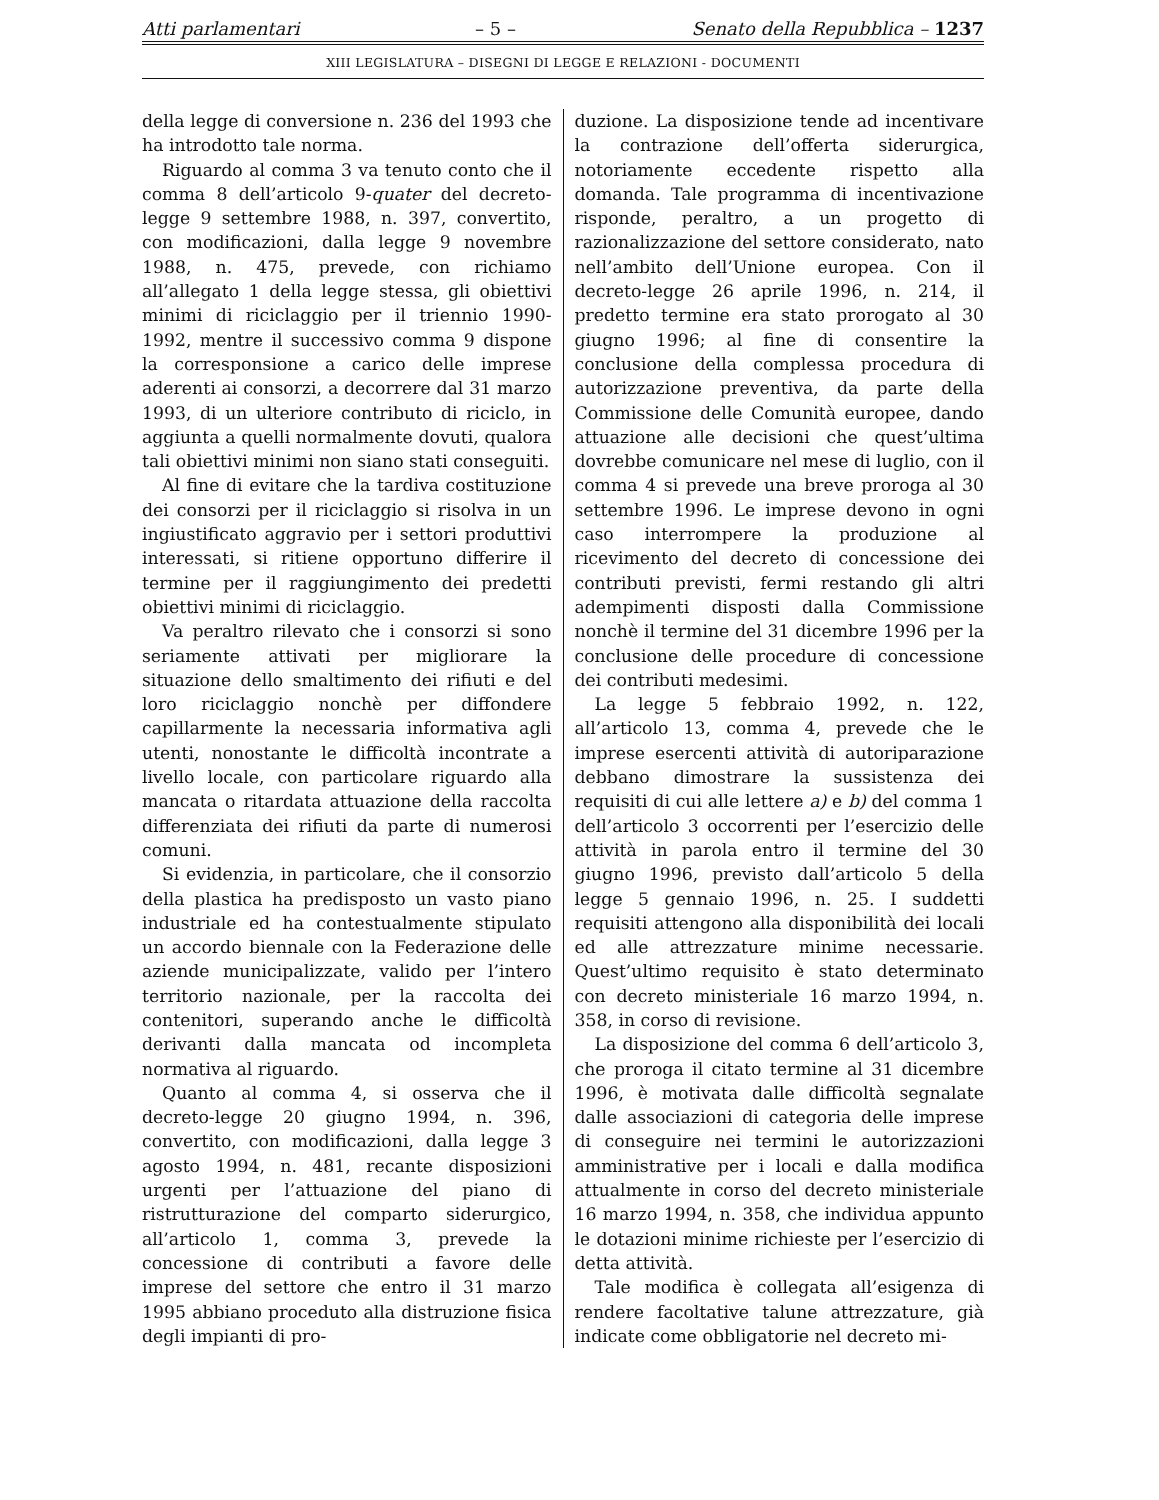Atti parlamentari – 5 – Senato della Repubblica – 1237
XIII LEGISLATURA – DISEGNI DI LEGGE E RELAZIONI - DOCUMENTI
della legge di conversione n. 236 del 1993 che ha introdotto tale norma.
Riguardo al comma 3 va tenuto conto che il comma 8 dell’articolo 9-quater del decreto-legge 9 settembre 1988, n. 397, convertito, con modificazioni, dalla legge 9 novembre 1988, n. 475, prevede, con richiamo all’allegato 1 della legge stessa, gli obiettivi minimi di riciclaggio per il triennio 1990-1992, mentre il successivo comma 9 dispone la corresponsione a carico delle imprese aderenti ai consorzi, a decorrere dal 31 marzo 1993, di un ulteriore contributo di riciclo, in aggiunta a quelli normalmente dovuti, qualora tali obiettivi minimi non siano stati conseguiti.
Al fine di evitare che la tardiva costituzione dei consorzi per il riciclaggio si risolva in un ingiustificato aggravio per i settori produttivi interessati, si ritiene opportuno differire il termine per il raggiungimento dei predetti obiettivi minimi di riciclaggio.
Va peraltro rilevato che i consorzi si sono seriamente attivati per migliorare la situazione dello smaltimento dei rifiuti e del loro riciclaggio nonchè per diffondere capillarmente la necessaria informativa agli utenti, nonostante le difficoltà incontrate a livello locale, con particolare riguardo alla mancata o ritardata attuazione della raccolta differenziata dei rifiuti da parte di numerosi comuni.
Si evidenzia, in particolare, che il consorzio della plastica ha predisposto un vasto piano industriale ed ha contestualmente stipulato un accordo biennale con la Federazione delle aziende municipalizzate, valido per l’intero territorio nazionale, per la raccolta dei contenitori, superando anche le difficoltà derivanti dalla mancata od incompleta normativa al riguardo.
Quanto al comma 4, si osserva che il decreto-legge 20 giugno 1994, n. 396, convertito, con modificazioni, dalla legge 3 agosto 1994, n. 481, recante disposizioni urgenti per l’attuazione del piano di ristrutturazione del comparto siderurgico, all’articolo 1, comma 3, prevede la concessione di contributi a favore delle imprese del settore che entro il 31 marzo 1995 abbiano proceduto alla distruzione fisica degli impianti di pro-
duzione. La disposizione tende ad incentivare la contrazione dell’offerta siderurgica, notoriamente eccedente rispetto alla domanda. Tale programma di incentivazione risponde, peraltro, a un progetto di razionalizzazione del settore considerato, nato nell’ambito dell’Unione europea. Con il decreto-legge 26 aprile 1996, n. 214, il predetto termine era stato prorogato al 30 giugno 1996; al fine di consentire la conclusione della complessa procedura di autorizzazione preventiva, da parte della Commissione delle Comunità europee, dando attuazione alle decisioni che quest’ultima dovrebbe comunicare nel mese di luglio, con il comma 4 si prevede una breve proroga al 30 settembre 1996. Le imprese devono in ogni caso interrompere la produzione al ricevimento del decreto di concessione dei contributi previsti, fermi restando gli altri adempimenti disposti dalla Commissione nonchè il termine del 31 dicembre 1996 per la conclusione delle procedure di concessione dei contributi medesimi.
La legge 5 febbraio 1992, n. 122, all’articolo 13, comma 4, prevede che le imprese esercenti attività di autoriparazione debbano dimostrare la sussistenza dei requisiti di cui alle lettere a) e b) del comma 1 dell’articolo 3 occorrenti per l’esercizio delle attività in parola entro il termine del 30 giugno 1996, previsto dall’articolo 5 della legge 5 gennaio 1996, n. 25. I suddetti requisiti attengono alla disponibilità dei locali ed alle attrezzature minime necessarie. Quest’ultimo requisito è stato determinato con decreto ministeriale 16 marzo 1994, n. 358, in corso di revisione.
La disposizione del comma 6 dell’articolo 3, che proroga il citato termine al 31 dicembre 1996, è motivata dalle difficoltà segnalate dalle associazioni di categoria delle imprese di conseguire nei termini le autorizzazioni amministrative per i locali e dalla modifica attualmente in corso del decreto ministeriale 16 marzo 1994, n. 358, che individua appunto le dotazioni minime richieste per l’esercizio di detta attività.
Tale modifica è collegata all’esigenza di rendere facoltative talune attrezzature, già indicate come obbligatorie nel decreto mi-